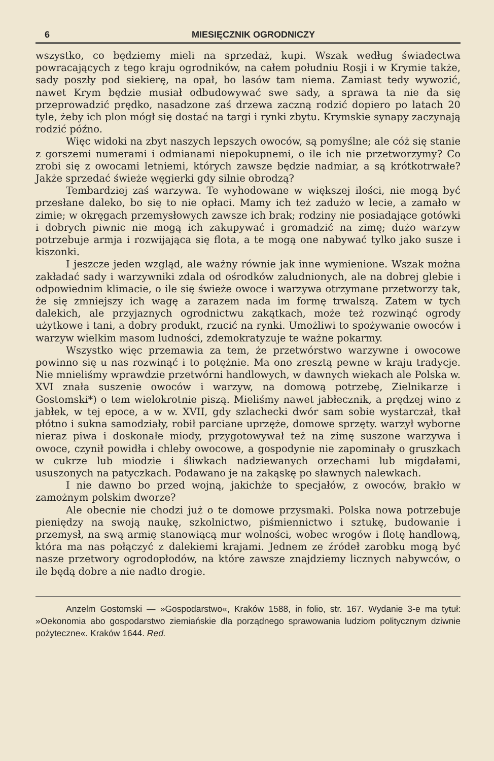6 MIESIĘCZNIK OGRODNICZY
wszystko, co będziemy mieli na sprzedaż, kupi. Wszak według świadectwa powracających z tego kraju ogrodników, na całem południu Rosji i w Krymie także, sady poszły pod siekierę, na opał, bo lasów tam niema. Zamiast tedy wywozić, nawet Krym będzie musiał odbudowywać swe sady, a sprawa ta nie da się przeprowadzić prędko, nasadzone zaś drzewa zaczną rodzić dopiero po latach 20 tyle, żeby ich plon mógł się dostać na targi i rynki zbytu. Krymskie synapy zaczynają rodzić późno.
Więc widoki na zbyt naszych lepszych owoców, są pomyślne; ale cóż się stanie z gorszemi numerami i odmianami niepokupnemi, o ile ich nie przetworzymy? Co zrobi się z owocami letniemi, których zawsze będzie nadmiar, a są krótkotrwałe? Jakże sprzedać świeże węgierki gdy silnie obrodzą?
Tembardziej zaś warzywa. Te wyhodowane w większej ilości, nie mogą być przesłane daleko, bo się to nie opłaci. Mamy ich też zadużo w lecie, a zamało w zimie; w okręgach przemysłowych zawsze ich brak; rodziny nie posiadające gotówki i dobrych piwnic nie mogą ich zakupywać i gromadzić na zimę; dużo warzyw potrzebuje armja i rozwijająca się flota, a te mogą one nabywać tylko jako susze i kiszonki.
I jeszcze jeden wzgląd, ale ważny równie jak inne wymienione. Wszak można zakładać sady i warzywniki zdala od ośrodków zaludnionych, ale na dobrej glebie i odpowiednim klimacie, o ile się świeże owoce i warzywa otrzymane przetworzy tak, że się zmniejszy ich wagę a zarazem nada im formę trwalszą. Zatem w tych dalekich, ale przyjaznych ogrodnictwu zakątkach, może też rozwinąć ogrody użytkowe i tani, a dobry produkt, rzucić na rynki. Umożliwi to spożywanie owoców i warzyw wielkim masom ludności, zdemokratyzuje te ważne pokarmy.
Wszystko więc przemawia za tem, że przetwórstwo warzywne i owocowe powinno się u nas rozwinąć i to potężnie. Ma ono zresztą pewne w kraju tradycje. Nie mnieliśmy wprawdzie przetwórni handlowych, w dawnych wiekach ale Polska w. XVI znała suszenie owoców i warzyw, na domową potrzebę, Zielnikarze i Gostomski*) o tem wielokrotnie piszą. Mieliśmy nawet jabłecznik, a prędzej wino z jabłek, w tej epoce, a w w. XVII, gdy szlachecki dwór sam sobie wystarczał, tkał płótno i sukna samodziały, robił parciane uprzęże, domowe sprzęty. warzył wyborne nieraz piwa i doskonałe miody, przygotowywał też na zimę suszone warzywa i owoce, czynił powidła i chleby owocowe, a gospodynie nie zapominały o gruszkach w cukrze lub miodzie i śliwkach nadziewanych orzechami lub migdałami, ususzonych na patyczkach. Podawano je na zakąskę po sławnych nalewkach.
I nie dawno bo przed wojną, jakichże to specjałów, z owoców, brakło w zamożnym polskim dworze?
Ale obecnie nie chodzi już o te domowe przysmaki. Polska nowa potrzebuje pieniędzy na swoją naukę, szkolnictwo, piśmiennictwo i sztukę, budowanie i przemysł, na swą armię stanowiącą mur wolności, wobec wrogów i flotę handlową, która ma nas połączyć z dalekiemi krajami. Jednem ze źródeł zarobku mogą być nasze przetwory ogrodopłodów, na które zawsze znajdziemy licznych nabywców, o ile będą dobre a nie nadto drogie.
Anzelm Gostomski — »Gospodarstwo«, Kraków 1588, in folio, str. 167. Wydanie 3-e ma tytuł: »Oekonomia abo gospodarstwo ziemiańskie dla porządnego sprawowania ludziom politycznym dziwnie pożyteczne«. Kraków 1644. Red.